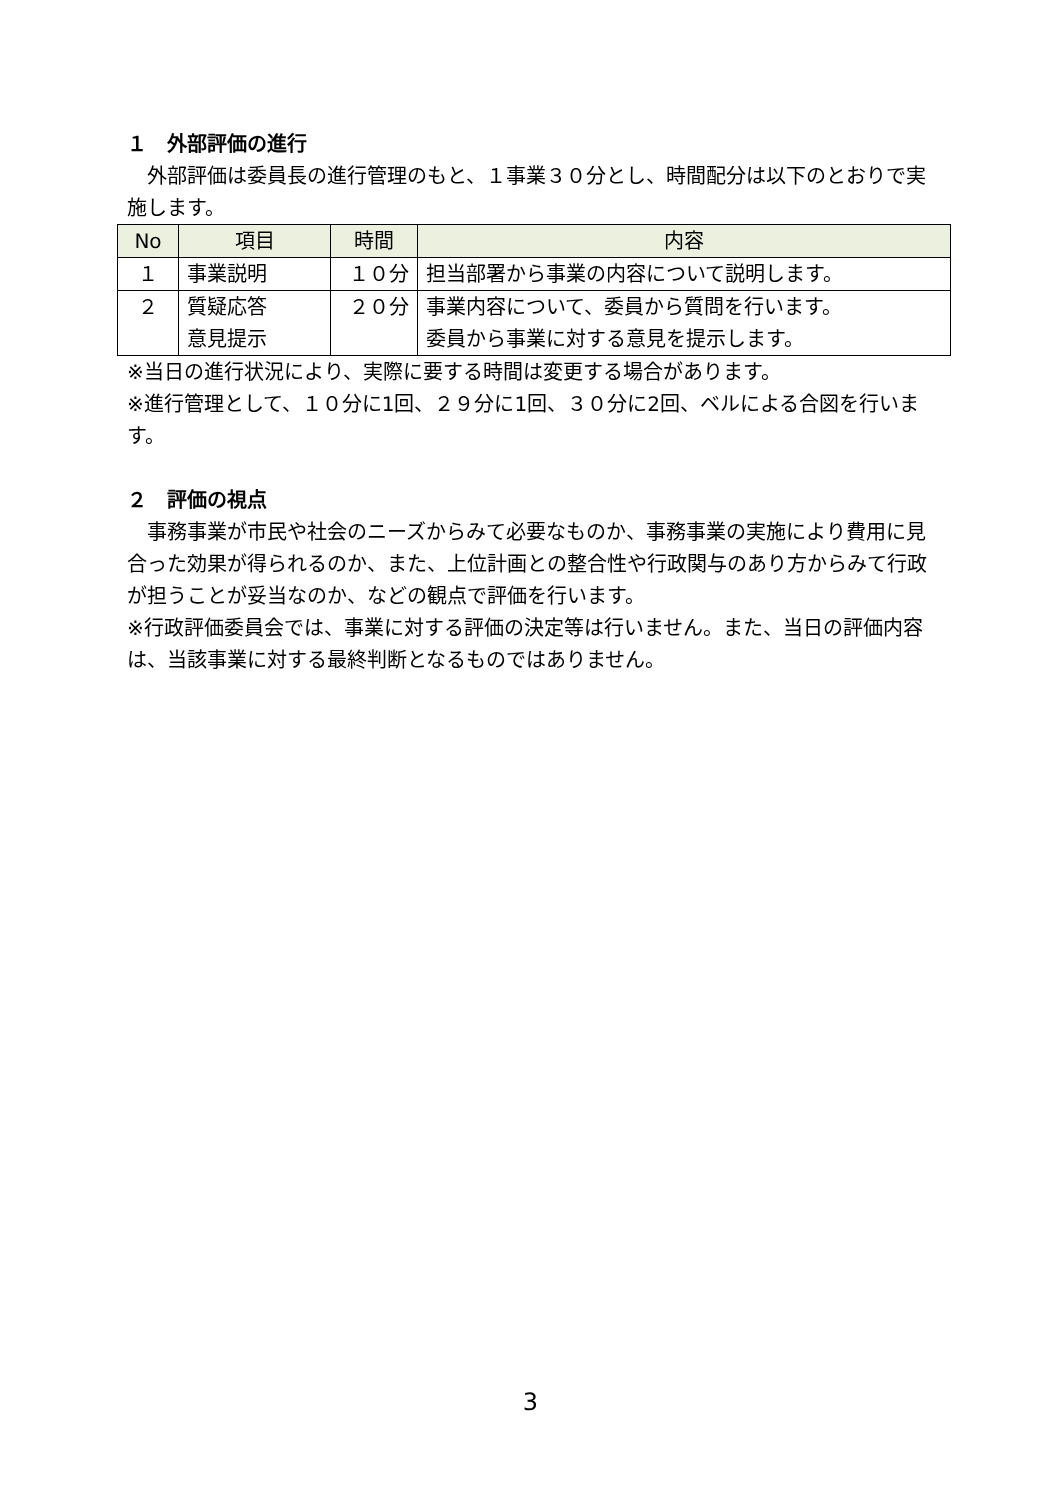１　外部評価の進行
　外部評価は委員長の進行管理のもと、１事業３０分とし、時間配分は以下のとおりで実施します。
| No | 項目 | 時間 | 内容 |
| --- | --- | --- | --- |
| １ | 事業説明 | １０分 | 担当部署から事業の内容について説明します。 |
| ２ | 質疑応答 意見提示 | ２０分 | 事業内容について、委員から質問を行います。 委員から事業に対する意見を提示します。 |
※当日の進行状況により、実際に要する時間は変更する場合があります。
※進行管理として、１０分に1回、２９分に1回、３０分に2回、ベルによる合図を行います。
２　評価の視点
　事務事業が市民や社会のニーズからみて必要なものか、事務事業の実施により費用に見合った効果が得られるのか、また、上位計画との整合性や行政関与のあり方からみて行政が担うことが妥当なのか、などの観点で評価を行います。
※行政評価委員会では、事業に対する評価の決定等は行いません。また、当日の評価内容は、当該事業に対する最終判断となるものではありません。
3